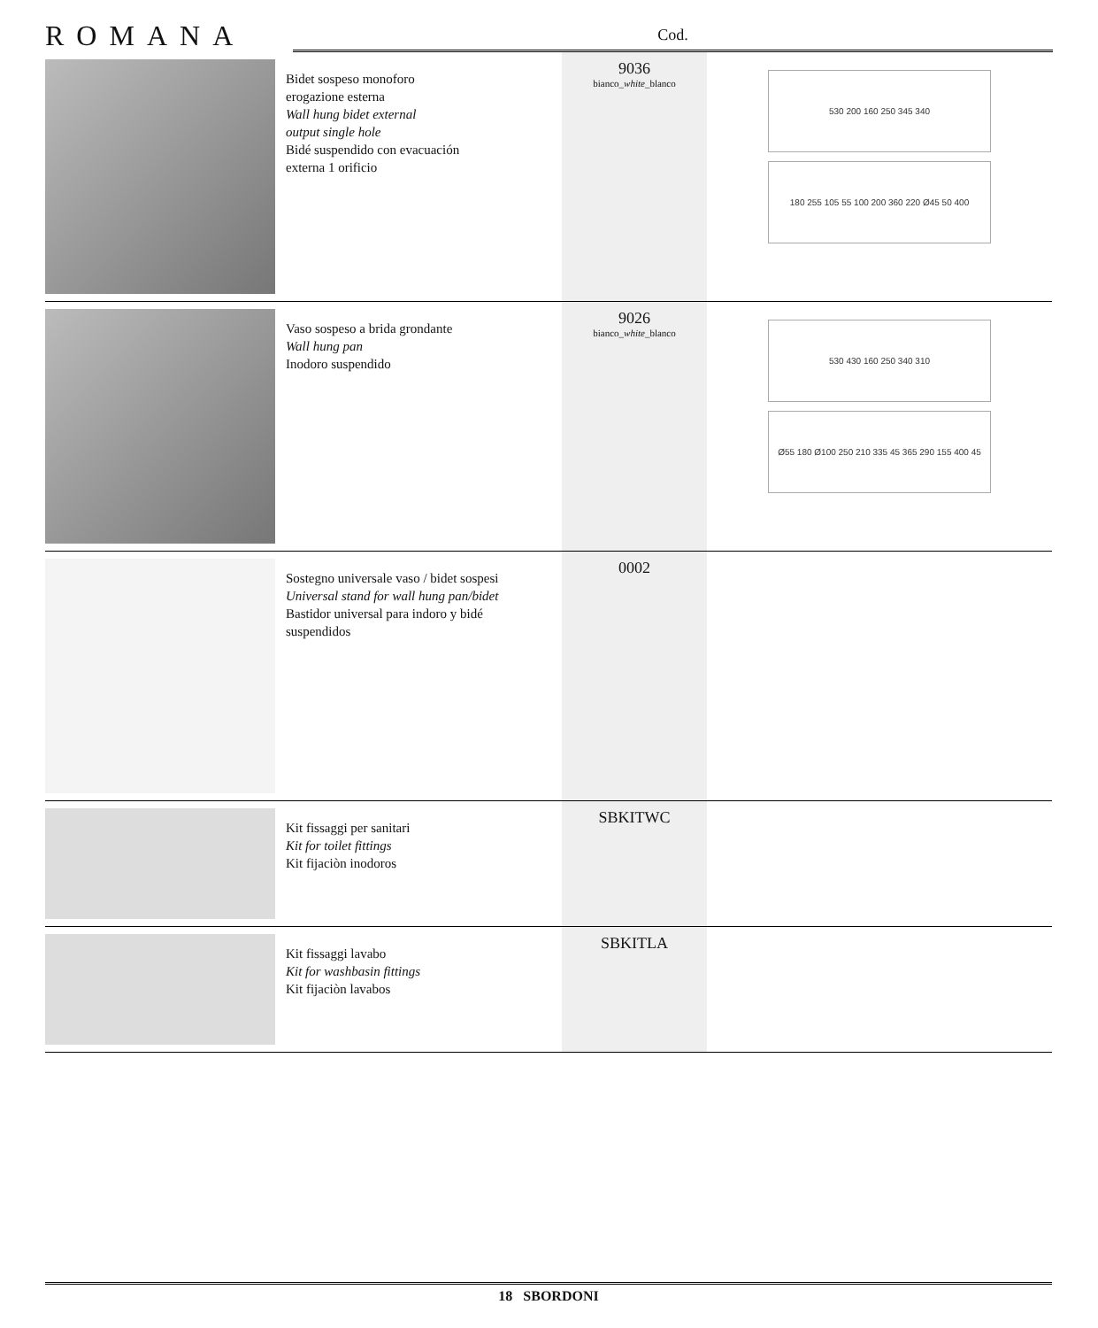ROMANA
Cod.
| | Bidet sospeso monoforo erogazione esterna Wall hung bidet external output single hole Bidé suspendido con evacuación externa 1 orificio | 9036 bianco_ white _blanco | 530 200 160 250 345 340 180 255 105 55 100 200 360 220 Ø45 50 400 |
| | Vaso sospeso a brida grondante Wall hung pan Inodoro suspendido | 9026 bianco_ white _blanco | 530 430 160 250 340 310 Ø55 180 Ø100 250 210 335 45 365 290 155 400 45 |
| | Sostegno universale vaso / bidet sospesi Universal stand for wall hung pan/bidet Bastidor universal para indoro y bidé suspendidos | 0002 | |
| | Kit fissaggi per sanitari Kit for toilet fittings Kit fijaciòn inodoros | SBKITWC | |
| | Kit fissaggi lavabo Kit for washbasin fittings Kit fijaciòn lavabos | SBKITLA | |
18 SBORDONI